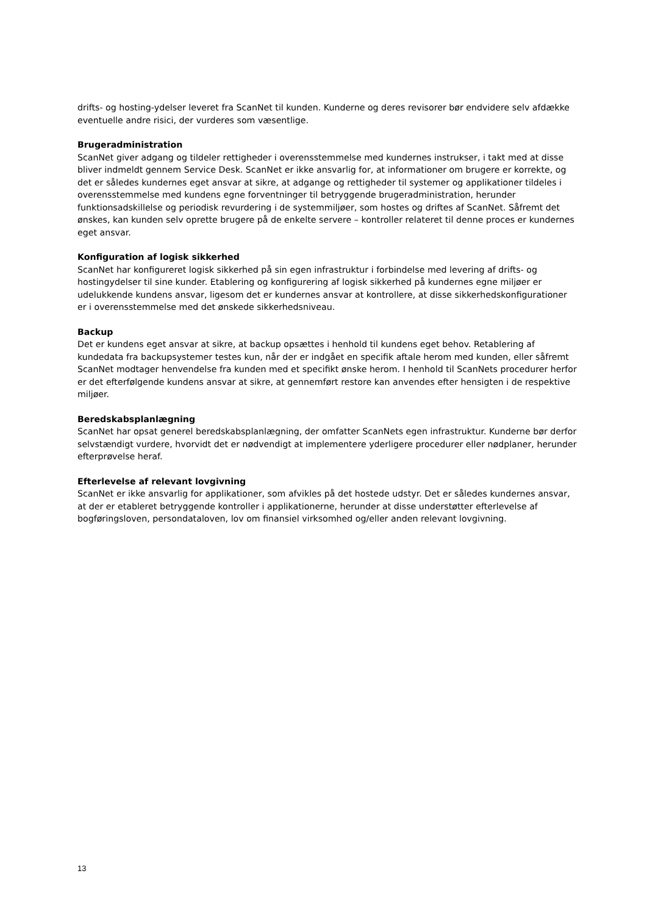drifts- og hosting-ydelser leveret fra ScanNet til kunden. Kunderne og deres revisorer bør endvidere selv afdække eventuelle andre risici, der vurderes som væsentlige.
Brugeradministration
ScanNet giver adgang og tildeler rettigheder i overensstemmelse med kundernes instrukser, i takt med at disse bliver indmeldt gennem Service Desk. ScanNet er ikke ansvarlig for, at informationer om brugere er korrekte, og det er således kundernes eget ansvar at sikre, at adgange og rettigheder til systemer og applikationer tildeles i overensstemmelse med kundens egne forventninger til betryggende brugeradministration, herunder funktionsadskillelse og periodisk revurdering i de systemmiljøer, som hostes og driftes af ScanNet. Såfremt det ønskes, kan kunden selv oprette brugere på de enkelte servere – kontroller relateret til denne proces er kundernes eget ansvar.
Konfiguration af logisk sikkerhed
ScanNet har konfigureret logisk sikkerhed på sin egen infrastruktur i forbindelse med levering af drifts- og hostingydelser til sine kunder. Etablering og konfigurering af logisk sikkerhed på kundernes egne miljøer er udelukkende kundens ansvar, ligesom det er kundernes ansvar at kontrollere, at disse sikkerhedskonfigurationer er i overensstemmelse med det ønskede sikkerhedsniveau.
Backup
Det er kundens eget ansvar at sikre, at backup opsættes i henhold til kundens eget behov. Retablering af kundedata fra backupsystemer testes kun, når der er indgået en specifik aftale herom med kunden, eller såfremt ScanNet modtager henvendelse fra kunden med et specifikt ønske herom. I henhold til ScanNets procedurer herfor er det efterfølgende kundens ansvar at sikre, at gennemført restore kan anvendes efter hensigten i de respektive miljøer.
Beredskabsplanlægning
ScanNet har opsat generel beredskabsplanlægning, der omfatter ScanNets egen infrastruktur. Kunderne bør derfor selvstændigt vurdere, hvorvidt det er nødvendigt at implementere yderligere procedurer eller nødplaner, herunder efterprøvelse heraf.
Efterlevelse af relevant lovgivning
ScanNet er ikke ansvarlig for applikationer, som afvikles på det hostede udstyr. Det er således kundernes ansvar, at der er etableret betryggende kontroller i applikationerne, herunder at disse understøtter efterlevelse af bogføringsloven, persondataloven, lov om finansiel virksomhed og/eller anden relevant lovgivning.
13